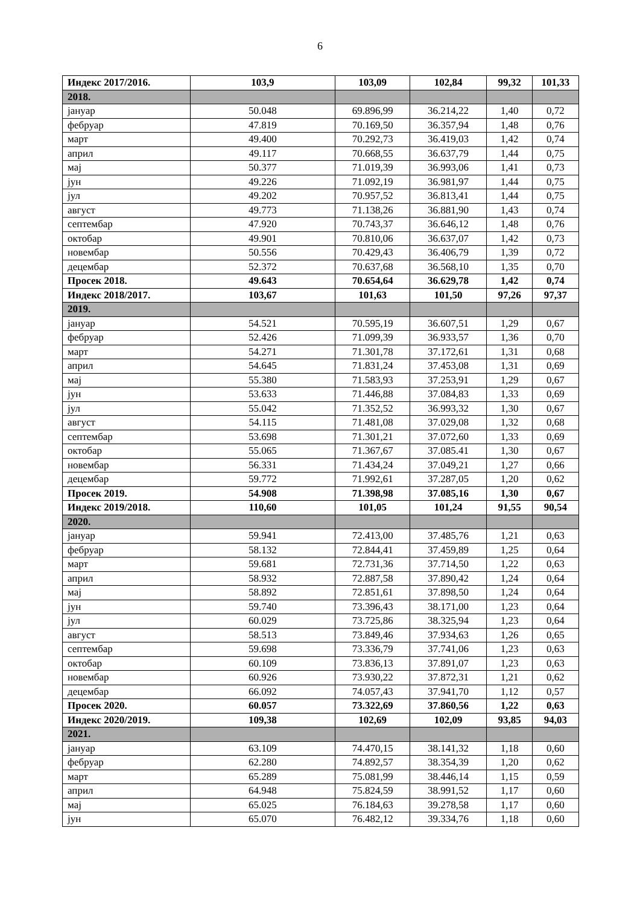6
| Индекс 2017/2016. | 103,9 | 103,09 | 102,84 | 99,32 | 101,33 |
| 2018. | | | | | |
| јануар | 50.048 | 69.896,99 | 36.214,22 | 1,40 | 0,72 |
| фебруар | 47.819 | 70.169,50 | 36.357,94 | 1,48 | 0,76 |
| март | 49.400 | 70.292,73 | 36.419,03 | 1,42 | 0,74 |
| април | 49.117 | 70.668,55 | 36.637,79 | 1,44 | 0,75 |
| мај | 50.377 | 71.019,39 | 36.993,06 | 1,41 | 0,73 |
| јун | 49.226 | 71.092,19 | 36.981,97 | 1,44 | 0,75 |
| јул | 49.202 | 70.957,52 | 36.813,41 | 1,44 | 0,75 |
| август | 49.773 | 71.138,26 | 36.881,90 | 1,43 | 0,74 |
| септембар | 47.920 | 70.743,37 | 36.646,12 | 1,48 | 0,76 |
| октобар | 49.901 | 70.810,06 | 36.637,07 | 1,42 | 0,73 |
| новембар | 50.556 | 70.429,43 | 36.406,79 | 1,39 | 0,72 |
| децембар | 52.372 | 70.637,68 | 36.568,10 | 1,35 | 0,70 |
| Просек 2018. | 49.643 | 70.654,64 | 36.629,78 | 1,42 | 0,74 |
| Индекс 2018/2017. | 103,67 | 101,63 | 101,50 | 97,26 | 97,37 |
| 2019. | | | | | |
| јануар | 54.521 | 70.595,19 | 36.607,51 | 1,29 | 0,67 |
| фебруар | 52.426 | 71.099,39 | 36.933,57 | 1,36 | 0,70 |
| март | 54.271 | 71.301,78 | 37.172,61 | 1,31 | 0,68 |
| април | 54.645 | 71.831,24 | 37.453,08 | 1,31 | 0,69 |
| мај | 55.380 | 71.583,93 | 37.253,91 | 1,29 | 0,67 |
| јун | 53.633 | 71.446,88 | 37.084,83 | 1,33 | 0,69 |
| јул | 55.042 | 71.352,52 | 36.993,32 | 1,30 | 0,67 |
| август | 54.115 | 71.481,08 | 37.029,08 | 1,32 | 0,68 |
| септембар | 53.698 | 71.301,21 | 37.072,60 | 1,33 | 0,69 |
| октобар | 55.065 | 71.367,67 | 37.085.41 | 1,30 | 0,67 |
| новембар | 56.331 | 71.434,24 | 37.049,21 | 1,27 | 0,66 |
| децембар | 59.772 | 71.992,61 | 37.287,05 | 1,20 | 0,62 |
| Просек 2019. | 54.908 | 71.398,98 | 37.085,16 | 1,30 | 0,67 |
| Индекс 2019/2018. | 110,60 | 101,05 | 101,24 | 91,55 | 90,54 |
| 2020. | | | | | |
| јануар | 59.941 | 72.413,00 | 37.485,76 | 1,21 | 0,63 |
| фебруар | 58.132 | 72.844,41 | 37.459,89 | 1,25 | 0,64 |
| март | 59.681 | 72.731,36 | 37.714,50 | 1,22 | 0,63 |
| април | 58.932 | 72.887,58 | 37.890,42 | 1,24 | 0,64 |
| мај | 58.892 | 72.851,61 | 37.898,50 | 1,24 | 0,64 |
| јун | 59.740 | 73.396,43 | 38.171,00 | 1,23 | 0,64 |
| јул | 60.029 | 73.725,86 | 38.325,94 | 1,23 | 0,64 |
| август | 58.513 | 73.849,46 | 37.934,63 | 1,26 | 0,65 |
| септембар | 59.698 | 73.336,79 | 37.741,06 | 1,23 | 0,63 |
| октобар | 60.109 | 73.836,13 | 37.891,07 | 1,23 | 0,63 |
| новембар | 60.926 | 73.930,22 | 37.872,31 | 1,21 | 0,62 |
| децембар | 66.092 | 74.057,43 | 37.941,70 | 1,12 | 0,57 |
| Просек 2020. | 60.057 | 73.322,69 | 37.860,56 | 1,22 | 0,63 |
| Индекс 2020/2019. | 109,38 | 102,69 | 102,09 | 93,85 | 94,03 |
| 2021. | | | | | |
| јануар | 63.109 | 74.470,15 | 38.141,32 | 1,18 | 0,60 |
| фебруар | 62.280 | 74.892,57 | 38.354,39 | 1,20 | 0,62 |
| март | 65.289 | 75.081,99 | 38.446,14 | 1,15 | 0,59 |
| април | 64.948 | 75.824,59 | 38.991,52 | 1,17 | 0,60 |
| мај | 65.025 | 76.184,63 | 39.278,58 | 1,17 | 0,60 |
| јун | 65.070 | 76.482,12 | 39.334,76 | 1,18 | 0,60 |